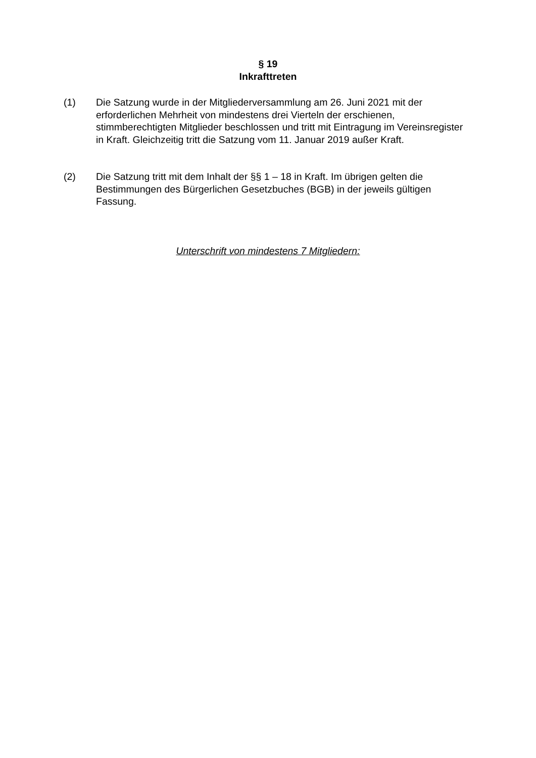§ 19
Inkrafttreten
(1) Die Satzung wurde in der Mitgliederversammlung am 26. Juni 2021 mit der erforderlichen Mehrheit von mindestens drei Vierteln der erschienen, stimmberechtigten Mitglieder beschlossen und tritt mit Eintragung im Vereinsregister in Kraft. Gleichzeitig tritt die Satzung vom 11. Januar 2019 außer Kraft.
(2) Die Satzung tritt mit dem Inhalt der §§ 1 – 18 in Kraft. Im übrigen gelten die Bestimmungen des Bürgerlichen Gesetzbuches (BGB) in der jeweils gültigen Fassung.
Unterschrift von mindestens 7 Mitgliedern: